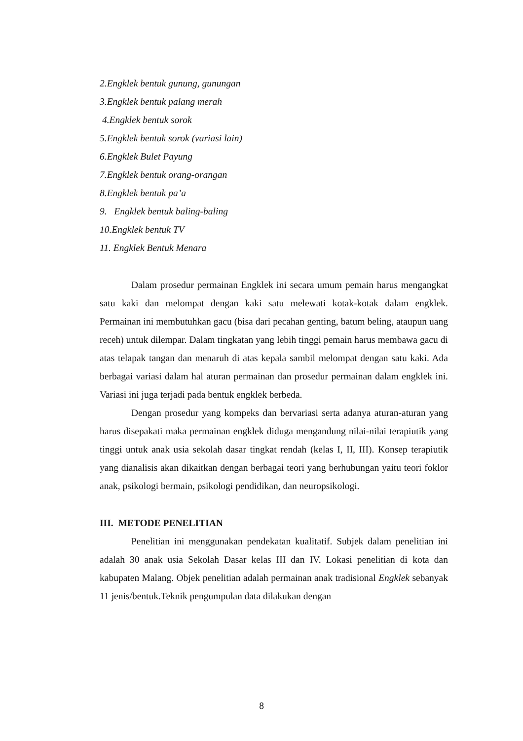2.Engklek bentuk gunung, gunungan
3.Engklek bentuk palang merah
4.Engklek bentuk sorok
5.Engklek bentuk sorok (variasi lain)
6.Engklek Bulet Payung
7.Engklek bentuk orang-orangan
8.Engklek bentuk pa’a
9. Engklek bentuk baling-baling
10.Engklek bentuk TV
11. Engklek Bentuk Menara
Dalam prosedur permainan Engklek ini secara umum pemain harus mengangkat satu kaki dan melompat dengan kaki satu melewati kotak-kotak dalam engklek. Permainan ini membutuhkan gacu (bisa dari pecahan genting, batum beling, ataupun uang receh) untuk dilempar. Dalam tingkatan yang lebih tinggi pemain harus membawa gacu di atas telapak tangan dan menaruh di atas kepala sambil melompat dengan satu kaki. Ada berbagai variasi dalam hal aturan permainan dan prosedur permainan dalam engklek ini. Variasi ini juga terjadi pada bentuk engklek berbeda.
Dengan prosedur yang kompeks dan bervariasi serta adanya aturan-aturan yang harus disepakati maka permainan engklek diduga mengandung nilai-nilai terapiutik yang tinggi untuk anak usia sekolah dasar tingkat rendah (kelas I, II, III). Konsep terapiutik yang dianalisis akan dikaitkan dengan berbagai teori yang berhubungan yaitu teori foklor anak, psikologi bermain, psikologi pendidikan, dan neuropsikologi.
III. METODE PENELITIAN
Penelitian ini menggunakan pendekatan kualitatif. Subjek dalam penelitian ini adalah 30 anak usia Sekolah Dasar kelas III dan IV. Lokasi penelitian di kota dan kabupaten Malang. Objek penelitian adalah permainan anak tradisional Engklek sebanyak 11 jenis/bentuk.Teknik pengumpulan data dilakukan dengan
8